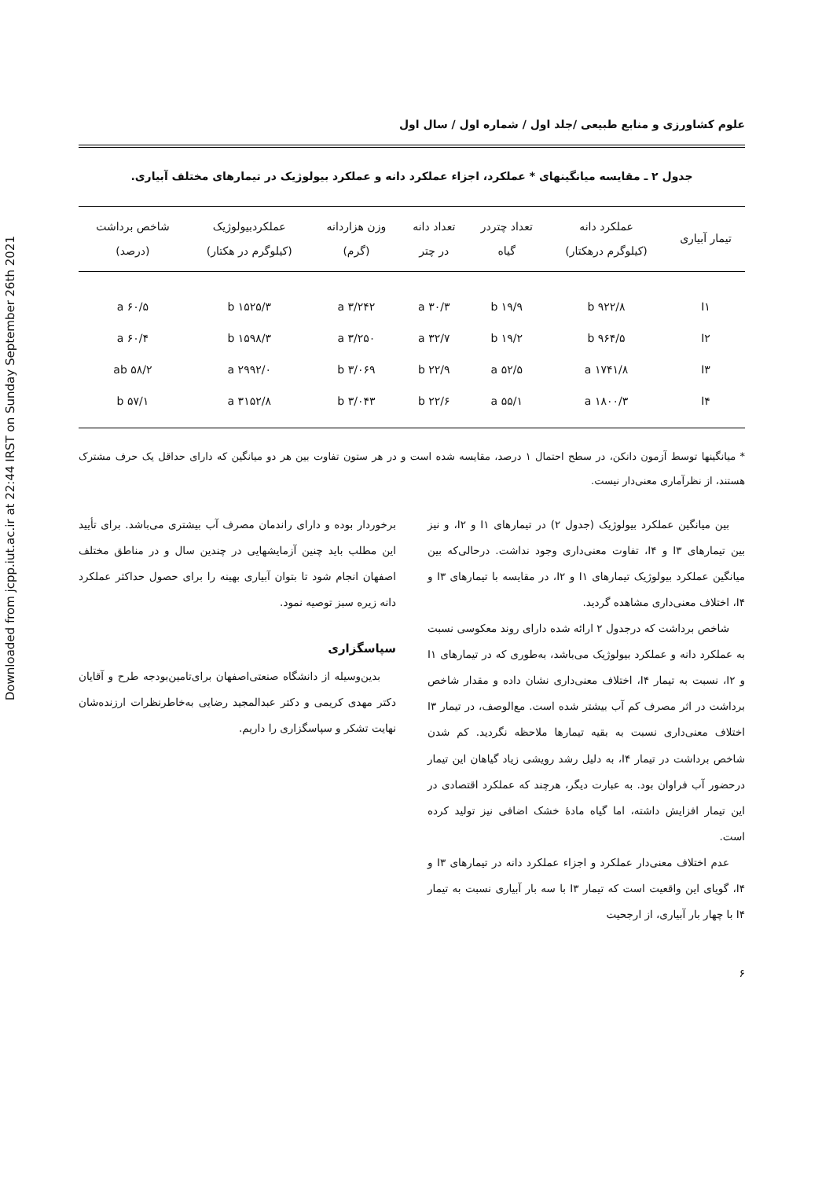Downloaded from jcpp.iut.ac.ir at 22:44 IRST on Sunday September 26th 2021
علوم کشاورزی و منابع طبیعی /جلد اول / شماره اول / سال اول
جدول ۲ ـ مقایسه میانگینهای * عملکرد، اجزاء عملکرد دانه و عملکرد بیولوژیک در تیمارهای مختلف آبیاری.
| تیمار آبیاری | عملکرد دانه (کیلوگرم درهکتار) | تعداد چتردر گیاه | تعداد دانه در چتر | وزن هزاردانه (گرم) | عملکردبیولوژیک (کیلوگرم در هکتار) | شاخص برداشت (درصد) |
| --- | --- | --- | --- | --- | --- | --- |
| I۱ | ۹۲۲/۸ b | ۱۹/۹ b | ۳۰/۳ a | ۳/۲۴۲ a | ۱۵۲۵/۳ b | ۶۰/۵ a |
| I۲ | ۹۶۴/۵ b | ۱۹/۲ b | ۳۲/۷ a | ۳/۲۵۰ a | ۱۵۹۸/۳ b | ۶۰/۴ a |
| I۳ | ۱۷۴۱/۸ a | ۵۲/۵ a | ۲۲/۹ b | ۳/۰۶۹ b | ۲۹۹۲/۰ a | ۵۸/۲ ab |
| I۴ | ۱۸۰۰/۳ a | ۵۵/۱ a | ۲۲/۶ b | ۳/۰۴۳ b | ۳۱۵۲/۸ a | ۵۷/۱ b |
* میانگینها توسط آزمون دانکن، در سطح احتمال ۱ درصد، مقایسه شده است و در هر ستون تفاوت بین هر دو میانگین که دارای حداقل یک حرف مشترک هستند، از نظرآماری معنی‌دار نیست.
بین میانگین عملکرد بیولوژیک (جدول ۲) در تیمارهای I۱ و I۲، و نیز بین تیمارهای I۳ و I۴، تفاوت معنی‌داری وجود نداشت. درحالی‌که بین میانگین عملکرد بیولوژیک تیمارهای I۱ و I۲، در مقایسه با تیمارهای I۳ و I۴، اختلاف معنی‌داری مشاهده گردید.
شاخص برداشت که درجدول ۲ ارائه شده دارای روند معکوسی نسبت به عملکرد دانه و عملکرد بیولوژیک می‌باشد، به‌طوری که در تیمارهای I۱ و I۲، نسبت به تیمار I۴، اختلاف معنی‌داری نشان داده و مقدار شاخص برداشت در اثر مصرف کم آب بیشتر شده است. مع‌الوصف، در تیمار I۳ اختلاف معنی‌داری نسبت به بقیه تیمارها ملاحظه نگردید. کم شدن شاخص برداشت در تیمار I۴، به دلیل رشد رویشی زیاد گیاهان این تیمار درحضور آب فراوان بود. به عبارت دیگر، هرچند که عملکرد اقتصادی در این تیمار افزایش داشته، اما گیاه مادهٔ خشک اضافی نیز تولید کرده است.
عدم اختلاف معنی‌دار عملکرد و اجزاء عملکرد دانه در تیمارهای I۳ و I۴، گویای این واقعیت است که تیمار I۳ با سه بار آبیاری نسبت به تیمار I۴ با چهار بار آبیاری، از ارجحیت
برخوردار بوده و دارای راندمان مصرف آب بیشتری می‌باشد. برای تأیید این مطلب باید چنین آزمایشهایی در چندین سال و در مناطق مختلف اصفهان انجام شود تا بتوان آبیاری بهینه را برای حصول حداکثر عملکرد دانه زیره سبز توصیه نمود.
سپاسگزاری
بدین‌وسیله از دانشگاه صنعتی‌اصفهان برای‌تامین‌بودجه طرح و آقایان دکتر مهدی کریمی و دکتر عبدالمجید رضایی به‌خاطرنظرات ارزنده‌شان نهایت تشکر و سپاسگزاری را داریم.
۶